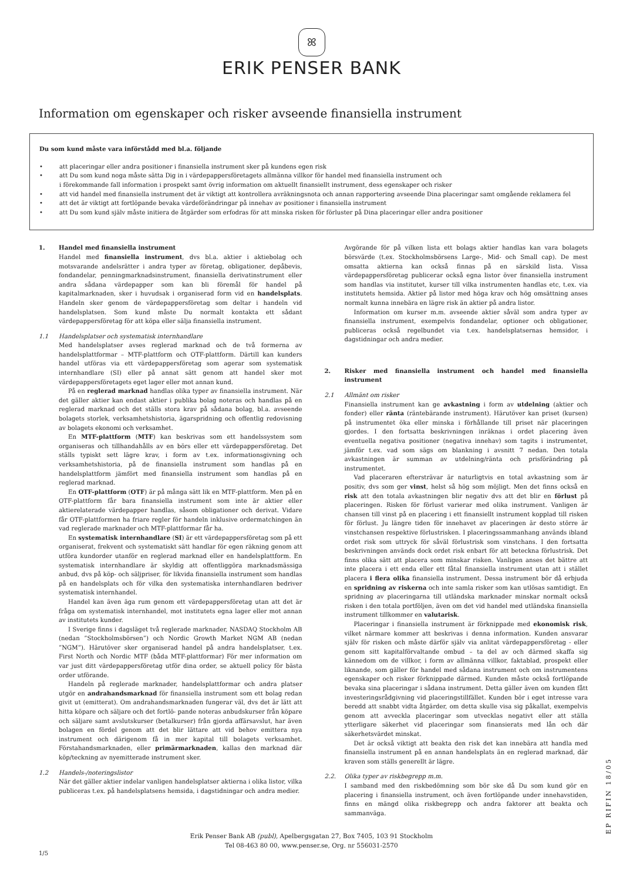ꕤ
ERIK PENSER BANK
Information om egenskaper och risker avseende finansiella instrument
Du som kund måste vara införstådd med bl.a. följande
• att placeringar eller andra positioner i finansiella instrument sker på kundens egen risk
• att Du som kund noga måste sätta Dig in i värdepappersföretagets allmänna villkor för handel med finansiella instrument och
i förekommande fall information i prospekt samt övrig information om aktuellt finansiellt instrument, dess egenskaper och risker
• att vid handel med finansiella instrument det är viktigt att kontrollera avräkningsnota och annan rapportering avseende Dina placeringar samt omgående reklamera fel
• att det är viktigt att fortlöpande bevaka värdeförändringar på innehav av positioner i finansiella instrument
• att Du som kund själv måste initiera de åtgärder som erfodras för att minska risken för förluster på Dina placeringar eller andra positioner
1. Handel med finansiella instrument
Handel med finansiella instrument, dvs bl.a. aktier i aktiebolag och motsvarande andelsrätter i andra typer av företag, obligationer, depåbevis, fondandelar, penningmarknadsinstrument, finansiella derivatinstrument eller andra sådana värdepapper som kan bli föremål för handel på kapitalmarknaden, sker i huvudsak i organiserad form vid en handelsplats. Handeln sker genom de värdepappersföretag som deltar i handeln vid handelsplatsen. Som kund måste Du normalt kontakta ett sådant värdepappersföretag för att köpa eller sälja finansiella instrument.
1.1 Handelsplatser och systematisk internhandlare
Med handelsplatser avses reglerad marknad och de två formerna av handelsplattformar – MTF-plattform och OTF-plattform. Därtill kan kunders handel utföras via ett värdepappersföretag som agerar som systematisk internhandlare (SI) eller på annat sätt genom att handel sker mot värdepappersföretagets eget lager eller mot annan kund.
På en reglerad marknad handlas olika typer av finansiella instrument. När det gäller aktier kan endast aktier i publika bolag noteras och handlas på en reglerad marknad och det ställs stora krav på sådana bolag, bl.a. avseende bolagets storlek, verksamhetshistoria, ägarspridning och offentlig redovisning av bolagets ekonomi och verksamhet.
En MTF-plattform (MTF) kan beskrivas som ett handelssystem som organiseras och tillhandahålls av en börs eller ett värdepappersföretag. Det ställs typiskt sett lägre krav, i form av t.ex. informationsgivning och verksamhetshistoria, på de finansiella instrument som handlas på en handelsplattform jämfört med finansiella instrument som handlas på en reglerad marknad.
En OTF-plattform (OTF) är på många sätt lik en MTF-plattform. Men på en OTF-plattform får bara finansiella instrument som inte är aktier eller aktierelaterade värdepapper handlas, såsom obligationer och derivat. Vidare får OTF-plattformen ha friare regler för handeln inklusive ordermatchingen än vad reglerade marknader och MTF-plattformar får ha.
En systematisk internhandlare (SI) är ett värdepappersföretag som på ett organiserat, frekvent och systematiskt sätt handlar för egen räkning genom att utföra kundorder utanför en reglerad marknad eller en handelsplattform. En systematisk internhandlare är skyldig att offentliggöra marknadsmässiga anbud, dvs på köp- och säljpriser, för likvida finansiella instrument som handlas på en handelsplats och för vilka den systematiska internhandlaren bedriver systematisk internhandel.
Handel kan även äga rum genom ett värdepappersföretag utan att det är fråga om systematisk internhandel, mot institutets egna lager eller mot annan av institutets kunder.
I Sverige finns i dagsläget två reglerade marknader, NASDAQ Stockholm AB (nedan ”Stockholmsbörsen”) och Nordic Growth Market NGM AB (nedan ”NGM”). Härutöver sker organiserad handel på andra handelsplatser, t.ex. First North och Nordic MTF (båda MTF-plattformar) För mer information om var just ditt värdepappersföretag utför dina order, se aktuell policy för bästa order utförande.
Handeln på reglerade marknader, handelsplattformar och andra platser utgör en andrahandsmarknad för finansiella instrument som ett bolag redan givit ut (emitterat). Om andrahandsmarknaden fungerar väl, dvs det är lätt att hitta köpare och säljare och det fortlö- pande noteras anbudskurser från köpare och säljare samt avslutskurser (betalkurser) från gjorda affärsavslut, har även bolagen en fördel genom att det blir lättare att vid behov emittera nya instrument och därigenom få in mer kapital till bolagets verksamhet. Förstahandsmarknaden, eller primärmarknaden, kallas den marknad där köp/teckning av nyemitterade instrument sker.
1.2 Handels-/noteringslistor
När det gäller aktier indelar vanligen handelsplatser aktierna i olika listor, vilka publiceras t.ex. på handelsplatsens hemsida, i dagstidningar och andra medier.
Avgörande för på vilken lista ett bolags aktier handlas kan vara bolagets börsvärde (t.ex. Stockholmsbörsens Large-, Mid- och Small cap). De mest omsatta aktierna kan också finnas på en särskild lista. Vissa värdepappersföretag publicerar också egna listor över finansiella instrument som handlas via institutet, kurser till vilka instrumenten handlas etc, t.ex. via institutets hemsida. Aktier på listor med höga krav och hög omsättning anses normalt kunna innebära en lägre risk än aktier på andra listor.
Information om kurser m.m. avseende aktier såväl som andra typer av finansiella instrument, exempelvis fondandelar, optioner och obligationer, publiceras också regelbundet via t.ex. handelsplatsernas hemsidor, i dagstidningar och andra medier.
2. Risker med finansiella instrument och handel med finansiella instrument
2.1 Allmänt om risker
Finansiella instrument kan ge avkastning i form av utdelning (aktier och fonder) eller ränta (räntebärande instrument). Härutöver kan priset (kursen) på instrumentet öka eller minska i förhållande till priset när placeringen gjordes. I den fortsatta beskrivningen inräknas i ordet placering även eventuella negativa positioner (negativa innehav) som tagits i instrumentet, jämför t.ex. vad som sägs om blankning i avsnitt 7 nedan. Den totala avkastningen är summan av utdelning/ränta och prisförändring på instrumentet.
Vad placeraren eftersträvar är naturligtvis en total avkastning som är positiv, dvs som ger vinst, helst så hög som möjligt. Men det finns också en risk att den totala avkastningen blir negativ dvs att det blir en förlust på placeringen. Risken för förlust varierar med olika instrument. Vanligen är chansen till vinst på en placering i ett finansiellt instrument kopplad till risken för förlust. Ju längre tiden för innehavet av placeringen är desto större är vinstchansen respektive förlustrisken. I placeringssammanhang används ibland ordet risk som uttryck för såväl förlustrisk som vinstchans. I den fortsatta beskrivningen används dock ordet risk enbart för att beteckna förlustrisk. Det finns olika sätt att placera som minskar risken. Vanligen anses det bättre att inte placera i ett enda eller ett fåtal finansiella instrument utan att i stället placera i flera olika finansiella instrument. Dessa instrument bör då erbjuda en spridning av riskerna och inte samla risker som kan utlösas samtidigt. En spridning av placeringarna till utländska marknader minskar normalt också risken i den totala portföljen, även om det vid handel med utländska finansiella instrument tillkommer en valutarisk.
Placeringar i finansiella instrument är förknippade med ekonomisk risk, vilket närmare kommer att beskrivas i denna information. Kunden ansvarar själv för risken och måste därför själv via anlitat värdepappersföretag - eller genom sitt kapitalförvaltande ombud – ta del av och därmed skaffa sig kännedom om de villkor, i form av allmänna villkor, faktablad, prospekt eller liknande, som gäller för handel med sådana instrument och om instrumentens egenskaper och risker förknippade därmed. Kunden måste också fortlöpande bevaka sina placeringar i sådana instrument. Detta gäller även om kunden fått investeringsrådgivning vid placeringstillfället. Kunden bör i eget intresse vara beredd att snabbt vidta åtgärder, om detta skulle visa sig påkallat, exempelvis genom att avveckla placeringar som utvecklas negativt eller att ställa ytterligare säkerhet vid placeringar som finansierats med lån och där säkerhetsvärdet minskat.
Det är också viktigt att beakta den risk det kan innebära att handla med finansiella instrument på en annan handelsplats än en reglerad marknad, där kraven som ställs generellt är lägre.
2.2. Olika typer av riskbegrepp m.m.
I samband med den riskbedömning som bör ske då Du som kund gör en placering i finansiella instrument, och även fortlöpande under innehavstiden, finns en mängd olika riskbegrepp och andra faktorer att beakta och sammanväga.
Erik Penser Bank AB (publ), Apelbergsgatan 27, Box 7405, 103 91 Stockholm
Tel 08-463 80 00, www.penser.se, Org. nr 556031-2570
1/5
EP RIFIN 18/05